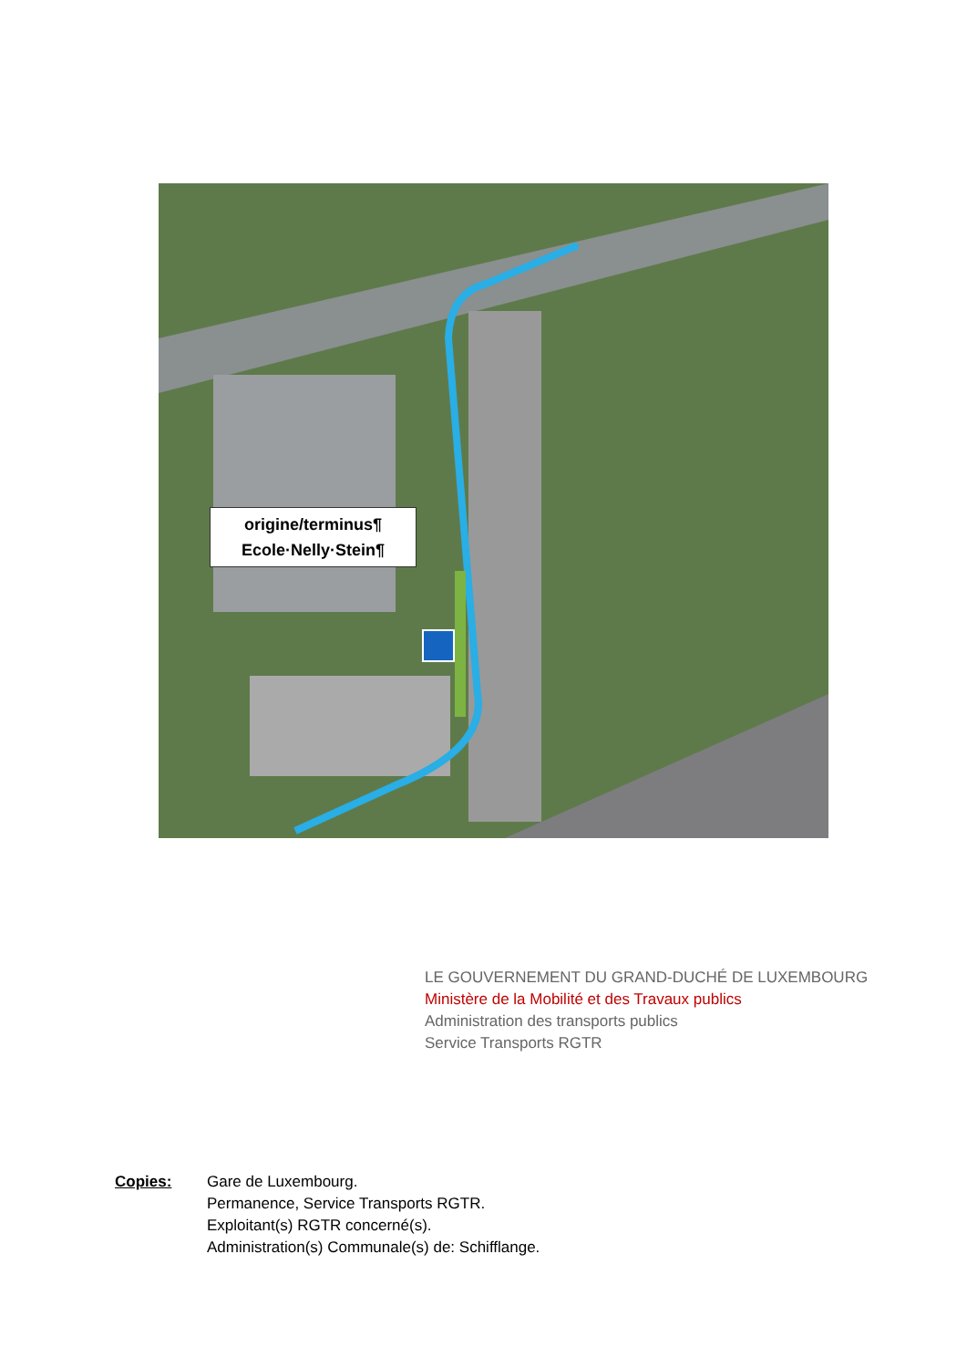origine/terminus¶
Ecole·Nelly·Stein¶
LE GOUVERNEMENT DU GRAND-DUCHÉ DE LUXEMBOURG
Ministère de la Mobilité et des Travaux publics
Administration des transports publics
Service Transports RGTR
Copies: Gare de Luxembourg.
Permanence, Service Transports RGTR.
Exploitant(s) RGTR concerné(s).
Administration(s) Communale(s) de: Schifflange.